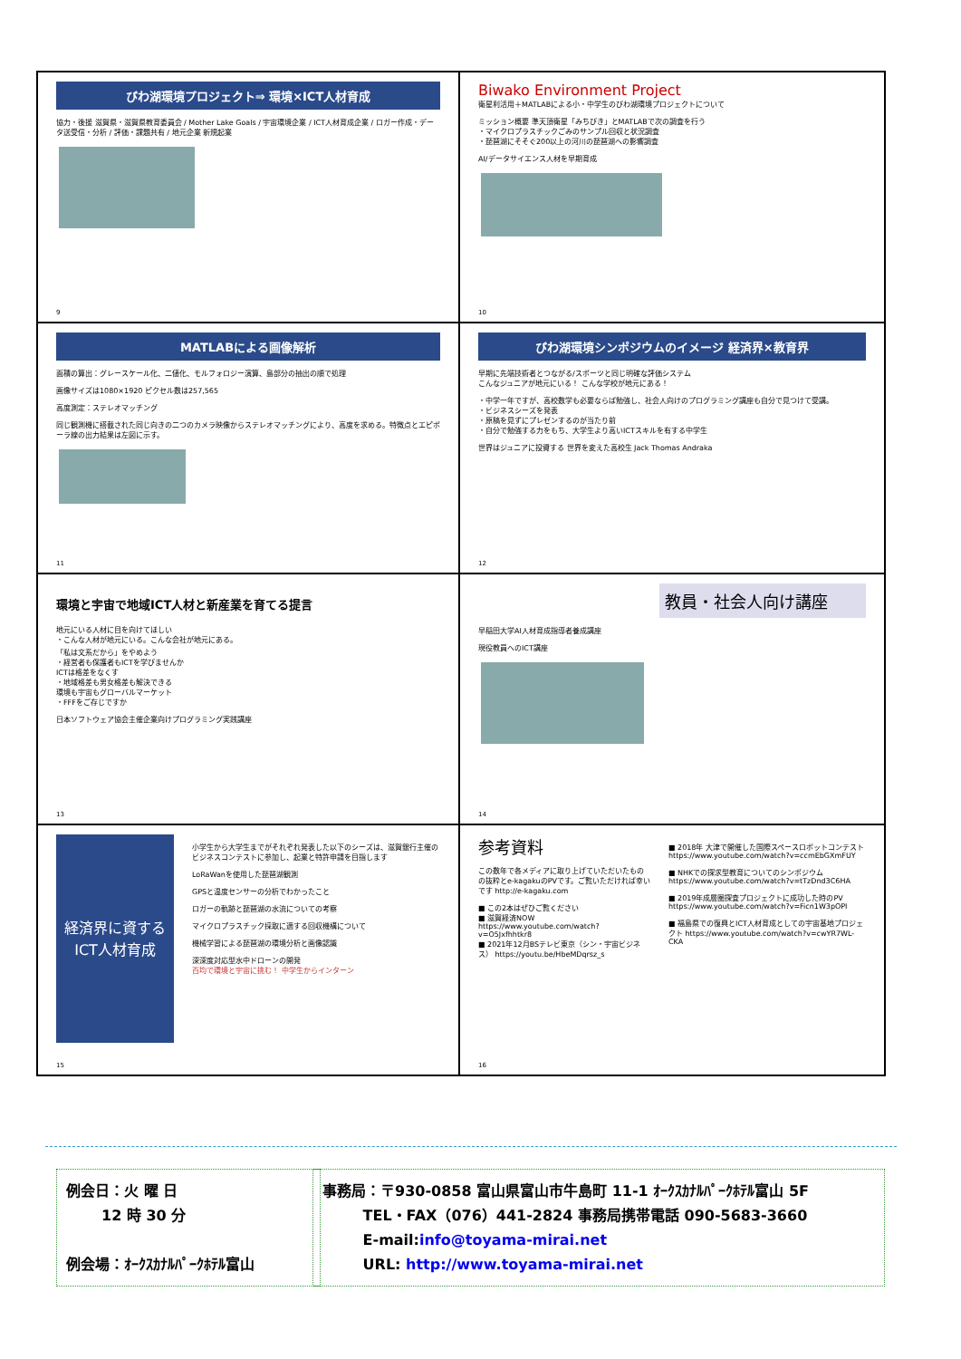びわ湖環境プロジェクト⇒ 環境×ICT人材育成
協力・後援 滋賀県・滋賀県教育委員会 / Mother Lake Goals / 宇宙環境企業 / ICT人材育成企業 / ロガー作成・データ送受信・分析 / 評価・課題共有 / 地元企業 新規起業
9
Biwako Environment Project
衛星利活用＋MATLABによる小・中学生のびわ湖環境プロジェクトについて
ミッション概要 準天頂衛星「みちびき」とMATLABで次の調査を行う
・マイクロプラスチックごみのサンプル回収と状況調査
・琵琶湖にそそぐ200以上の河川の琵琶湖への影響調査
AI/データサイエンス人材を早期育成
10
MATLABによる画像解析
面積の算出：グレースケール化、二値化、モルフォロジー演算、島部分の抽出の順で処理
画像サイズは1080×1920 ピクセル数は257,565
高度測定：ステレオマッチング
同じ観測機に搭載された同じ向きの二つのカメラ映像からステレオマッチングにより、高度を求める。特徴点とエピポーラ線の出力結果は左図に示す。
11
びわ湖環境シンポジウムのイメージ 経済界×教育界
早期に先端技術者とつながる/スポーツと同じ明確な評価システム
こんなジュニアが地元にいる！ こんな学校が地元にある！
・中学一年ですが、高校数学も必要ならば勉強し、社会人向けのプログラミング講座も自分で見つけて受講。
・ビジネスシーズを発表
・原稿を見ずにプレゼンするのが当たり前
・自分で勉強する力をもち、大学生より高いICTスキルを有する中学生
世界はジュニアに投資する 世界を変えた高校生 Jack Thomas Andraka
12
環境と宇宙で地域ICT人材と新産業を育てる提言
地元にいる人材に目を向けてほしい
・こんな人材が地元にいる。こんな会社が地元にある。
「私は文系だから」をやめよう
・経営者も保護者もICTを学びませんか
ICTは格差をなくす
・地域格差も男女格差も解決できる
環境も宇宙もグローバルマーケット
・FFFをご存じですか
日本ソフトウェア協会主催企業向けプログラミング実践講座
13
教員・社会人向け講座
早稲田大学AI人材育成指導者養成講座
現役教員へのICT講座
14
経済界に資するICT人材育成
小学生から大学生までがそれぞれ発表した以下のシーズは、滋賀銀行主催のビジネスコンテストに参加し、起業と特許申請を目指します
LoRaWanを使用した琵琶湖観測
GPSと温度センサーの分析でわかったこと
ロガーの軌跡と琵琶湖の水流についての考察
マイクロプラスチック採取に適する回収機構について
機械学習による琵琶湖の環境分析と画像認識
深深度対応型水中ドローンの開発
百均で環境と宇宙に挑む！ 中学生からインターン
15
参考資料
この数年で各メディアに取り上げていただいたものの抜粋とe-kagakuのPVです。ご覧いただければ幸いです http://e-kagaku.com
■ この2本はぜひご覧ください
■ 滋賀経済NOW https://www.youtube.com/watch?v=O5Jxfhhtkr8
■ 2021年12月BSテレビ東京（シン・宇宙ビジネス） https://youtu.be/HbeMDqrsz_s
■ 2018年 大津で開催した国際スペースロボットコンテスト https://www.youtube.com/watch?v=ccmEbGXmFUY
■ NHKでの探求型教育についてのシンポジウム https://www.youtube.com/watch?v=tTzDnd3C6HA
■ 2019年成層圏探査プロジェクトに成功した時のPV https://www.youtube.com/watch?v=Ficn1W3pOPI
■ 福島県での復興とICT人材育成としての宇宙基地プロジェクト https://www.youtube.com/watch?v=cwYR7WL-CKA
16
例会日：火 曜 日
12 時 30 分
例会場：ｵｰｸｽｶﾅﾙﾊﾟｰｸﾎﾃﾙ富山
事務局：〒930-0858 富山県富山市牛島町 11-1 ｵｰｸｽｶﾅﾙﾊﾟｰｸﾎﾃﾙ富山 5F
TEL・FAX（076）441-2824 事務局携帯電話 090-5683-3660
E-mail:info@toyama-mirai.net
URL: http://www.toyama-mirai.net